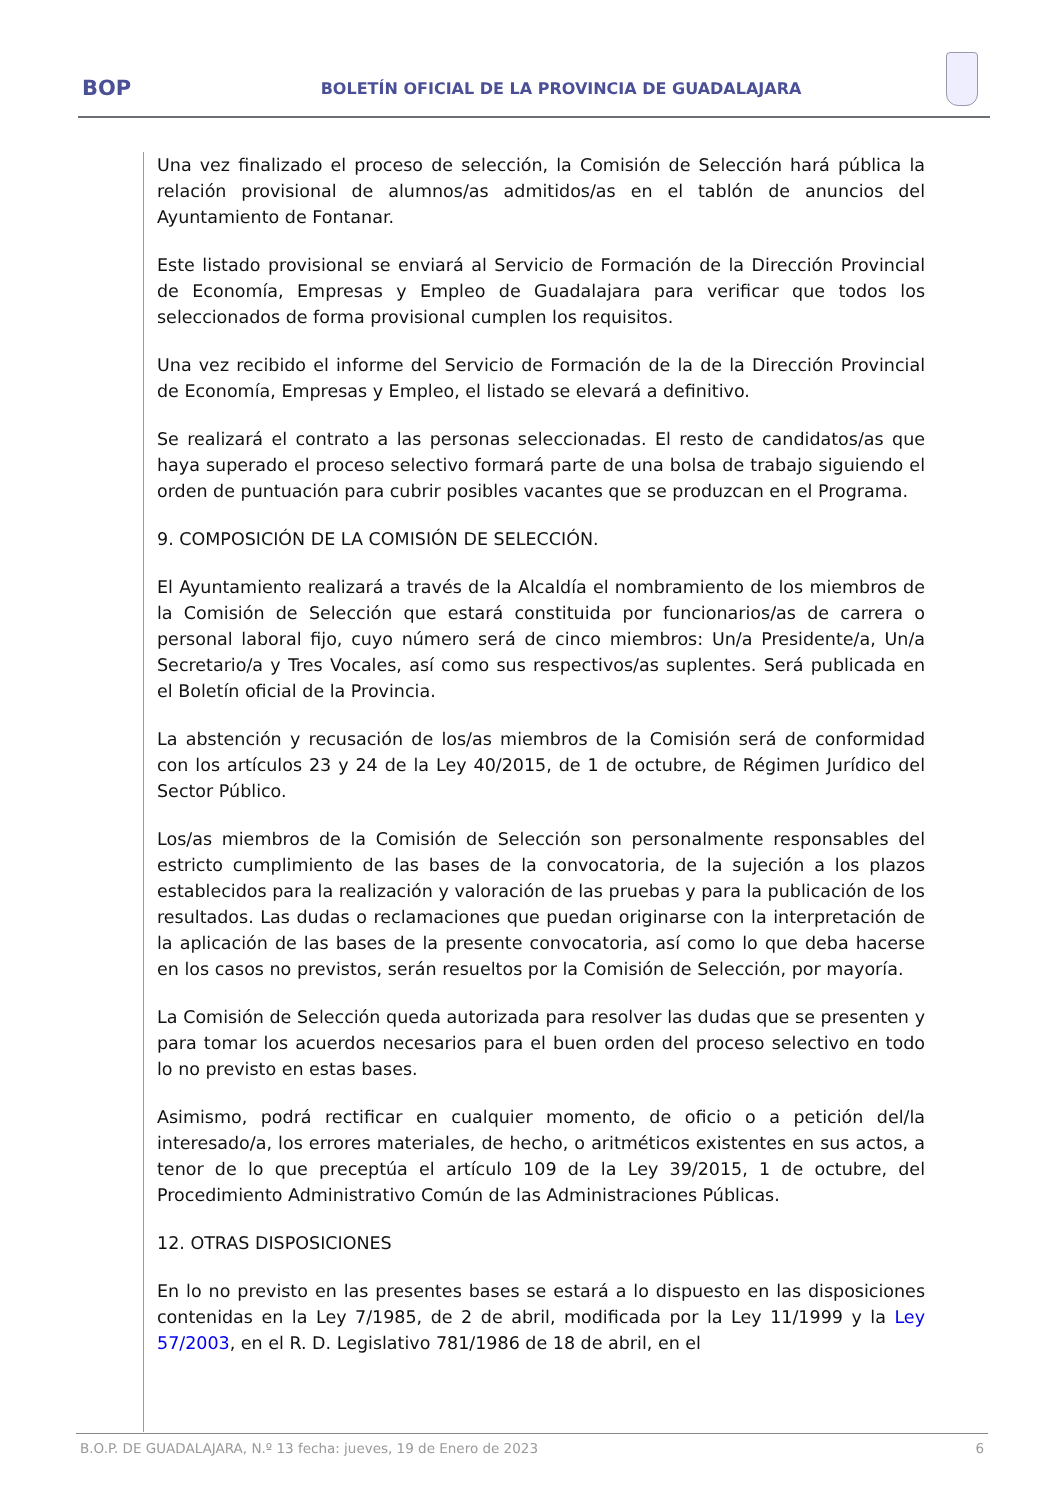BOP
BOLETÍN OFICIAL DE LA PROVINCIA DE GUADALAJARA
Una vez finalizado el proceso de selección, la Comisión de Selección hará pública la relación provisional de alumnos/as admitidos/as en el tablón de anuncios del Ayuntamiento de Fontanar.
Este listado provisional se enviará al Servicio de Formación de la Dirección Provincial de Economía, Empresas y Empleo de Guadalajara para verificar que todos los seleccionados de forma provisional cumplen los requisitos.
Una vez recibido el informe del Servicio de Formación de la de la Dirección Provincial de Economía, Empresas y Empleo, el listado se elevará a definitivo.
Se realizará el contrato a las personas seleccionadas. El resto de candidatos/as que haya superado el proceso selectivo formará parte de una bolsa de trabajo siguiendo el orden de puntuación para cubrir posibles vacantes que se produzcan en el Programa.
9. COMPOSICIÓN DE LA COMISIÓN DE SELECCIÓN.
El Ayuntamiento realizará a través de la Alcaldía el nombramiento de los miembros de la Comisión de Selección que estará constituida por funcionarios/as de carrera o personal laboral fijo, cuyo número será de cinco miembros: Un/a Presidente/a, Un/a Secretario/a y Tres Vocales, así como sus respectivos/as suplentes. Será publicada en el Boletín oficial de la Provincia.
La abstención y recusación de los/as miembros de la Comisión será de conformidad con los artículos 23 y 24 de la Ley 40/2015, de 1 de octubre, de Régimen Jurídico del Sector Público.
Los/as miembros de la Comisión de Selección son personalmente responsables del estricto cumplimiento de las bases de la convocatoria, de la sujeción a los plazos establecidos para la realización y valoración de las pruebas y para la publicación de los resultados. Las dudas o reclamaciones que puedan originarse con la interpretación de la aplicación de las bases de la presente convocatoria, así como lo que deba hacerse en los casos no previstos, serán resueltos por la Comisión de Selección, por mayoría.
La Comisión de Selección queda autorizada para resolver las dudas que se presenten y para tomar los acuerdos necesarios para el buen orden del proceso selectivo en todo lo no previsto en estas bases.
Asimismo, podrá rectificar en cualquier momento, de oficio o a petición del/la interesado/a, los errores materiales, de hecho, o aritméticos existentes en sus actos, a tenor de lo que preceptúa el artículo 109 de la Ley 39/2015, 1 de octubre, del Procedimiento Administrativo Común de las Administraciones Públicas.
12. OTRAS DISPOSICIONES
En lo no previsto en las presentes bases se estará a lo dispuesto en las disposiciones contenidas en la Ley 7/1985, de 2 de abril, modificada por la Ley 11/1999 y la Ley 57/2003, en el R. D. Legislativo 781/1986 de 18 de abril, en el
B.O.P. DE GUADALAJARA, N.º 13 fecha: jueves, 19 de Enero de 2023 6